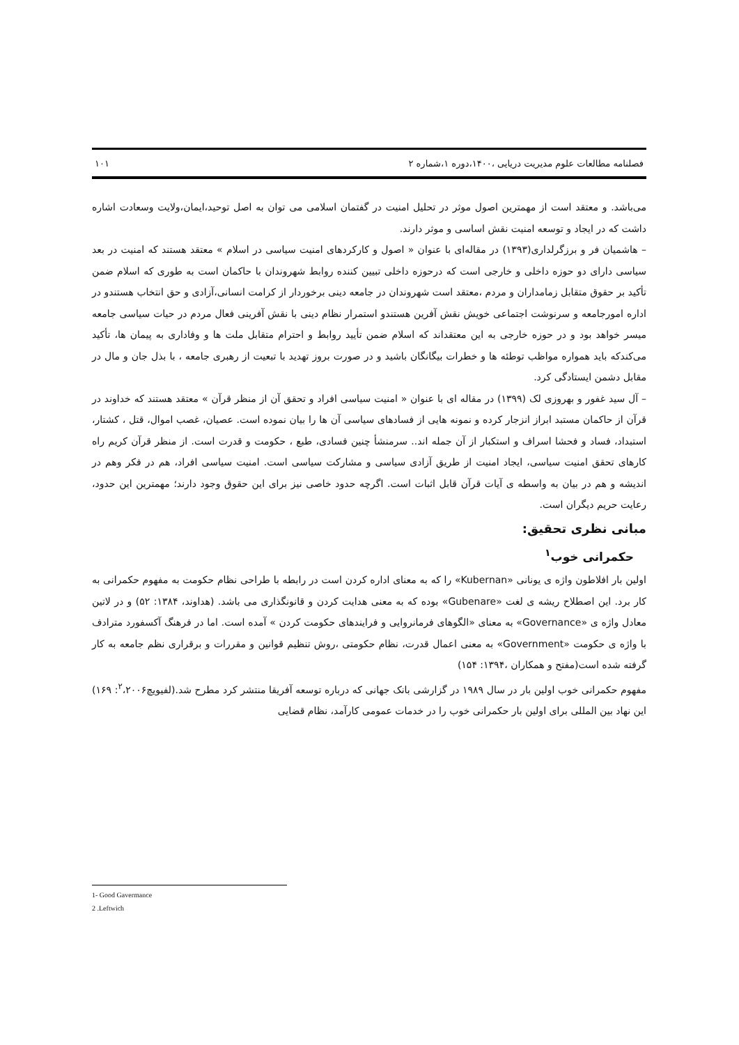فصلنامه مطالعات علوم مدیریت دریایی ،۱۴۰۰،دوره ۱،شماره ۲ ۱۰۱
می‌باشد. و معتقد است از مهمترین اصول موثر در تحلیل امنیت در گفتمان اسلامی می توان به اصل توحید،ایمان،ولایت وسعادت اشاره داشت که در ایجاد و توسعه امنیت نقش اساسی و موثر دارند.
– هاشمیان فر و برزگرلداری(۱۳۹۳) در مقاله‌ای با عنوان « اصول و کارکردهای امنیت سیاسی در اسلام » معتقد هستند که امنیت در بعد سیاسی دارای دو حوزه داخلی و خارجی است که درحوزه داخلی تبیین کننده روابط شهروندان با حاکمان است به طوری که اسلام ضمن تأکید بر حقوق متقابل زمامداران و مردم ،معتقد است شهروندان در جامعه دینی برخوردار از کرامت انسانی،آزادی و حق انتخاب هستندو در اداره امورجامعه و سرنوشت اجتماعی خویش نقش آفرین هستندو استمرار نظام دینی با نقش آفرینی فعال مردم در حیات سیاسی جامعه میسر خواهد بود و در حوزه خارجی به این معتقداند که اسلام ضمن تأیید روابط و احترام متقابل ملت ها و وفاداری به پیمان ها، تأکید می‌کندکه باید همواره مواظب توطئه ها و خطرات بیگانگان باشید و در صورت بروز تهدید با تبعیت از رهبری جامعه ، با بذل جان و مال در مقابل دشمن ایستادگی کرد.
– آل سید غفور و بهروزی لک (۱۳۹۹) در مقاله ای با عنوان « امنیت سیاسی افراد و تحقق آن از منظر قرآن » معتقد هستند که خداوند در قرآن از حاکمان مستبد ابراز انزجار کرده و نمونه هایی از فسادهای سیاسی آن ها را بیان نموده است. عصیان، غصب اموال، قتل ، کشتار، استبداد، فساد و فحشا اسراف و استکبار از آن جمله اند.. سرمنشأ چنین فسادی، طبع ، حکومت و قدرت است. از منظر قرآن کریم راه کارهای تحقق امنیت سیاسی، ایجاد امنیت از طریق آزادی سیاسی و مشارکت سیاسی است. امنیت سیاسی افراد، هم در فکر وهم در اندیشه و هم در بیان به واسطه ی آیات قرآن قابل اثبات است. اگرچه حدود خاصی نیز برای این حقوق وجود دارند؛ مهمترین این حدود، رعایت حریم دیگران است.
مبانی نظری تحقیق:
حکمرانی خوب<sup>۱</sup>
اولین بار افلاطون واژه ی یونانی «Kubernan» را که به معنای اداره کردن است در رابطه با طراحی نظام حکومت به مفهوم حکمرانی به کار برد. این اصطلاح ریشه ی لغت «Gubenare» بوده که به معنی هدایت کردن و قانونگذاری می باشد. (هداوند، ۱۳۸۴: ۵۲) و در لاتین معادل واژه ی «Governance» به معنای «الگوهای فرمانروایی و فرایندهای حکومت کردن » آمده است. اما در فرهنگ آکسفورد مترادف با واژه ی حکومت «Government» به معنی اعمال قدرت، نظام حکومتی ،روش تنظیم قوانین و مقررات و برقراری نظم جامعه به کار گرفته شده است(مفتح و همکاران ،۱۳۹۴: ۱۵۴)
مفهوم حکمرانی خوب اولین بار در سال ۱۹۸۹ در گزارشی بانک جهانی که درباره توسعه آفریقا منتشر کرد مطرح شد.(لفیویچ<sup>۲</sup>،۲۰۰۶: ۱۶۹) این نهاد بین المللی برای اولین بار حکمرانی خوب را در خدمات عمومی کارآمد، نظام قضایی
1- Good Gavermance
2 .Leftwich